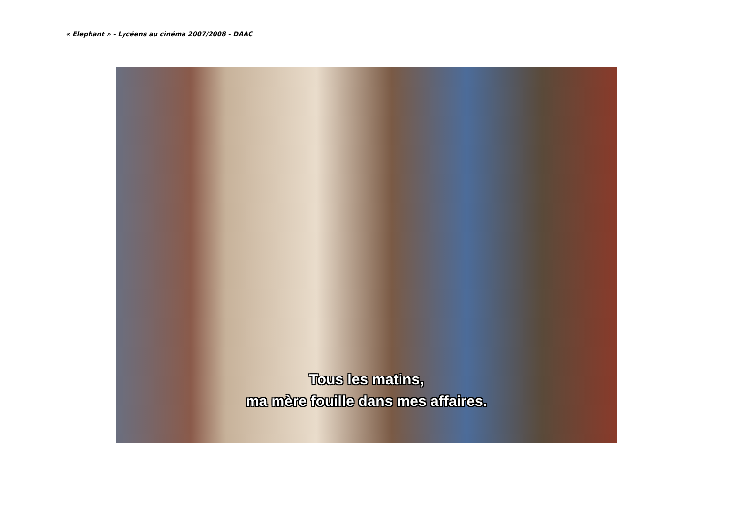« Elephant » - Lycéens au cinéma 2007/2008 - DAAC
Tous les matins,
ma mère fouille dans mes affaires.